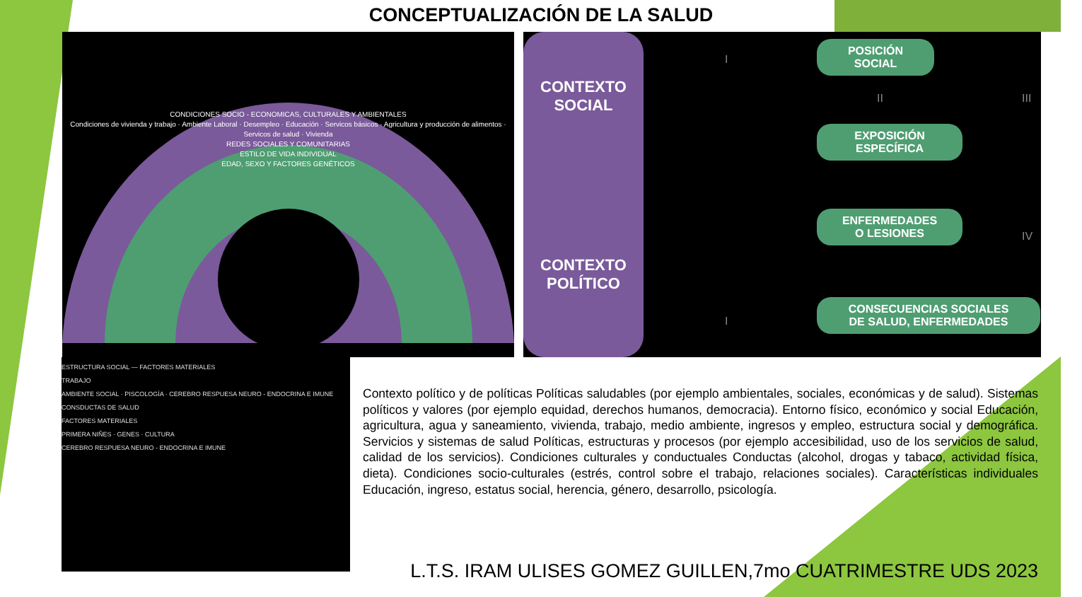CONCEPTUALIZACIÓN DE LA SALUD
CONDICIONES SOCIO - ECONOMICAS, CULTURALES Y AMBIENTALES
Condiciones de vivienda y trabajo · Ambiente Laboral · Desempleo · Educación · Servicos básicos · Agricultura y producción de alimentos · Servicos de salud · Vivienda
REDES SOCIALES Y COMUNITARIAS
ESTILO DE VIDA INDIVIDUAL
EDAD, SEXO Y FACTORES GENÉTICOS
CONTEXTO
SOCIAL
CONTEXTO
POLÍTICO
POSICIÓN
SOCIAL
EXPOSICIÓN
ESPECÍFICA
ENFERMEDADES
O LESIONES
CONSECUENCIAS SOCIALES
DE SALUD, ENFERMEDADES
I
II III
IV
I
ESTRUCTURA SOCIAL — FACTORES MATERIALES
TRABAJO
AMBIENTE SOCIAL · PISCOLOGÍA · CEREBRO RESPUESA NEURO - ENDOCRINA E IMUNE
CONSDUCTAS DE SALUD
FACTORES MATERIALES
PRIMERA NIÑES · GENES · CULTURA
CEREBRO RESPUESA NEURO - ENDOCRINA E IMUNE
Contexto político y de políticas Políticas saludables (por ejemplo ambientales, sociales, económicas y de salud). Sistemas políticos y valores (por ejemplo equidad, derechos humanos, democracia). Entorno físico, económico y social Educación, agricultura, agua y saneamiento, vivienda, trabajo, medio ambiente, ingresos y empleo, estructura social y demográfica. Servicios y sistemas de salud Políticas, estructuras y procesos (por ejemplo accesibilidad, uso de los servicios de salud, calidad de los servicios). Condiciones culturales y conductuales Conductas (alcohol, drogas y tabaco, actividad física, dieta). Condiciones socio-culturales (estrés, control sobre el trabajo, relaciones sociales). Características individuales Educación, ingreso, estatus social, herencia, género, desarrollo, psicología.
L.T.S. IRAM ULISES GOMEZ GUILLEN,7mo CUATRIMESTRE UDS 2023